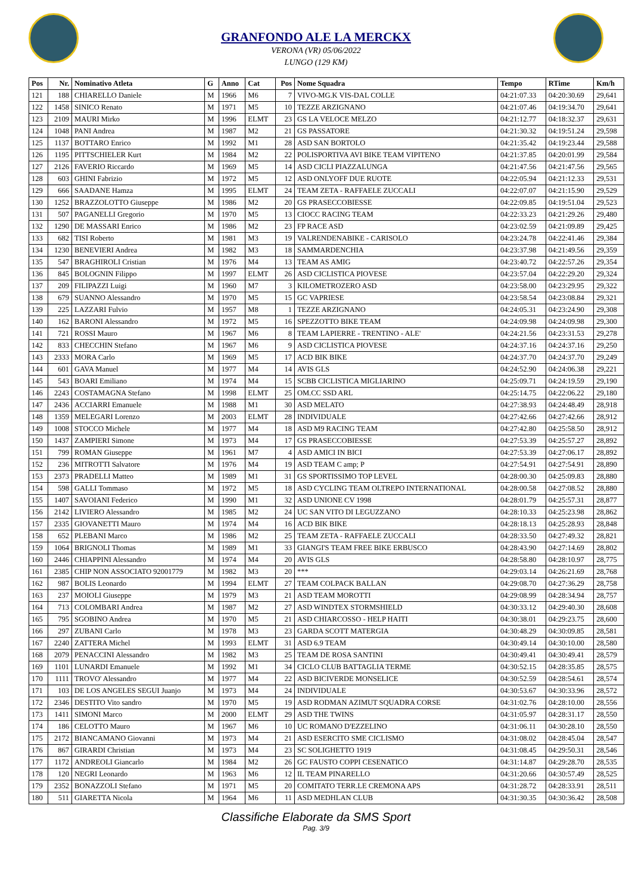GRANFONDO ALE LA MERCKX
VERONA (VR) 05/06/2022
LUNGO (129 KM)
| Pos | Nr. | Nominativo Atleta | G | Anno | Cat | Pos | Nome Squadra | Tempo | RTime | Km/h |
| --- | --- | --- | --- | --- | --- | --- | --- | --- | --- | --- |
| 121 | 188 | CHIARELLO Daniele | M | 1966 | M6 | 7 | VIVO-MG.K VIS-DAL COLLE | 04:21:07.33 | 04:20:30.69 | 29,641 |
| 122 | 1458 | SINICO Renato | M | 1971 | M5 | 10 | TEZZE ARZIGNANO | 04:21:07.46 | 04:19:34.70 | 29,641 |
| 123 | 2109 | MAURI Mirko | M | 1996 | ELMT | 23 | GS LA VELOCE MELZO | 04:21:12.77 | 04:18:32.37 | 29,631 |
| 124 | 1048 | PANI Andrea | M | 1987 | M2 | 21 | GS PASSATORE | 04:21:30.32 | 04:19:51.24 | 29,598 |
| 125 | 1137 | BOTTARO Enrico | M | 1992 | M1 | 28 | ASD SAN BORTOLO | 04:21:35.42 | 04:19:23.44 | 29,588 |
| 126 | 1195 | PITTSCHIELER Kurt | M | 1984 | M2 | 22 | POLISPORTIVA AVI BIKE TEAM VIPITENO | 04:21:37.85 | 04:20:01.99 | 29,584 |
| 127 | 2126 | FAVERIO Riccardo | M | 1969 | M5 | 14 | ASD CICLI PIAZZALUNGA | 04:21:47.56 | 04:21:47.56 | 29,565 |
| 128 | 603 | GHINI Fabrizio | M | 1972 | M5 | 12 | ASD ONLYOFF DUE RUOTE | 04:22:05.94 | 04:21:12.33 | 29,531 |
| 129 | 666 | SAADANE Hamza | M | 1995 | ELMT | 24 | TEAM ZETA - RAFFAELE ZUCCALI | 04:22:07.07 | 04:21:15.90 | 29,529 |
| 130 | 1252 | BRAZZOLOTTO Giuseppe | M | 1986 | M2 | 20 | GS PRASECCOBIESSE | 04:22:09.85 | 04:19:51.04 | 29,523 |
| 131 | 507 | PAGANELLI Gregorio | M | 1970 | M5 | 13 | CIOCC RACING TEAM | 04:22:33.23 | 04:21:29.26 | 29,480 |
| 132 | 1290 | DE MASSARI Enrico | M | 1986 | M2 | 23 | FP RACE ASD | 04:23:02.59 | 04:21:09.89 | 29,425 |
| 133 | 682 | TISI Roberto | M | 1981 | M3 | 19 | VALRENDENABIKE - CARISOLO | 04:23:24.78 | 04:22:41.46 | 29,384 |
| 134 | 1230 | BENEVIERI Andrea | M | 1982 | M3 | 18 | SAMMARDENCHIA | 04:23:37.98 | 04:21:49.56 | 29,359 |
| 135 | 547 | BRAGHIROLI Cristian | M | 1976 | M4 | 13 | TEAM AS AMIG | 04:23:40.72 | 04:22:57.26 | 29,354 |
| 136 | 845 | BOLOGNIN Filippo | M | 1997 | ELMT | 26 | ASD CICLISTICA PIOVESE | 04:23:57.04 | 04:22:29.20 | 29,324 |
| 137 | 209 | FILIPAZZI Luigi | M | 1960 | M7 | 3 | KILOMETROZERO ASD | 04:23:58.00 | 04:23:29.95 | 29,322 |
| 138 | 679 | SUANNO Alessandro | M | 1970 | M5 | 15 | GC VAPRIESE | 04:23:58.54 | 04:23:08.84 | 29,321 |
| 139 | 225 | LAZZARI Fulvio | M | 1957 | M8 | 1 | TEZZE ARZIGNANO | 04:24:05.31 | 04:23:24.90 | 29,308 |
| 140 | 162 | BARONI Alessandro | M | 1972 | M5 | 16 | SPEZZOTTO BIKE TEAM | 04:24:09.98 | 04:24:09.98 | 29,300 |
| 141 | 721 | ROSSI Mauro | M | 1967 | M6 | 8 | TEAM LAPIERRE - TRENTINO - ALE' | 04:24:21.56 | 04:23:31.53 | 29,278 |
| 142 | 833 | CHECCHIN Stefano | M | 1967 | M6 | 9 | ASD CICLISTICA PIOVESE | 04:24:37.16 | 04:24:37.16 | 29,250 |
| 143 | 2333 | MORA Carlo | M | 1969 | M5 | 17 | ACD BIK BIKE | 04:24:37.70 | 04:24:37.70 | 29,249 |
| 144 | 601 | GAVA Manuel | M | 1977 | M4 | 14 | AVIS GLS | 04:24:52.90 | 04:24:06.38 | 29,221 |
| 145 | 543 | BOARI Emiliano | M | 1974 | M4 | 15 | SCBB CICLISTICA MIGLIARINO | 04:25:09.71 | 04:24:19.59 | 29,190 |
| 146 | 2243 | COSTAMAGNA Stefano | M | 1998 | ELMT | 25 | OM.CC SSD ARL | 04:25:14.75 | 04:22:06.22 | 29,180 |
| 147 | 2436 | ACCIARRI Emanuele | M | 1988 | M1 | 30 | ASD MELATO | 04:27:38.93 | 04:24:48.49 | 28,918 |
| 148 | 1359 | MELEGARI Lorenzo | M | 2003 | ELMT | 28 | INDIVIDUALE | 04:27:42.66 | 04:27:42.66 | 28,912 |
| 149 | 1008 | STOCCO Michele | M | 1977 | M4 | 18 | ASD M9 RACING TEAM | 04:27:42.80 | 04:25:58.50 | 28,912 |
| 150 | 1437 | ZAMPIERI Simone | M | 1973 | M4 | 17 | GS PRASECCOBIESSE | 04:27:53.39 | 04:25:57.27 | 28,892 |
| 151 | 799 | ROMAN Giuseppe | M | 1961 | M7 | 4 | ASD AMICI IN BICI | 04:27:53.39 | 04:27:06.17 | 28,892 |
| 152 | 236 | MITROTTI Salvatore | M | 1976 | M4 | 19 | ASD TEAM C amp; P | 04:27:54.91 | 04:27:54.91 | 28,890 |
| 153 | 2373 | PRADELLI Matteo | M | 1989 | M1 | 31 | GS SPORTISSIMO TOP LEVEL | 04:28:00.30 | 04:25:09.83 | 28,880 |
| 154 | 598 | GALLI Tommaso | M | 1972 | M5 | 18 | ASD CYCLING TEAM OLTREPO INTERNATIONAL | 04:28:00.58 | 04:27:08.52 | 28,880 |
| 155 | 1407 | SAVOIANI Federico | M | 1990 | M1 | 32 | ASD UNIONE CV 1998 | 04:28:01.79 | 04:25:57.31 | 28,877 |
| 156 | 2142 | LIVIERO Alessandro | M | 1985 | M2 | 24 | UC SAN VITO DI LEGUZZANO | 04:28:10.33 | 04:25:23.98 | 28,862 |
| 157 | 2335 | GIOVANETTI Mauro | M | 1974 | M4 | 16 | ACD BIK BIKE | 04:28:18.13 | 04:25:28.93 | 28,848 |
| 158 | 652 | PLEBANI Marco | M | 1986 | M2 | 25 | TEAM ZETA - RAFFAELE ZUCCALI | 04:28:33.50 | 04:27:49.32 | 28,821 |
| 159 | 1064 | BRIGNOLI Thomas | M | 1989 | M1 | 33 | GIANGI'S TEAM FREE BIKE ERBUSCO | 04:28:43.90 | 04:27:14.69 | 28,802 |
| 160 | 2446 | CHIAPPINI Alessandro | M | 1974 | M4 | 20 | AVIS GLS | 04:28:58.80 | 04:28:10.97 | 28,775 |
| 161 | 2385 | CHIP NON ASSOCIATO 92001779 | M | 1982 | M3 | 20 | *** | 04:29:03.14 | 04:26:21.69 | 28,768 |
| 162 | 987 | BOLIS Leonardo | M | 1994 | ELMT | 27 | TEAM COLPACK BALLAN | 04:29:08.70 | 04:27:36.29 | 28,758 |
| 163 | 237 | MOIOLI Giuseppe | M | 1979 | M3 | 21 | ASD TEAM MOROTTI | 04:29:08.99 | 04:28:34.94 | 28,757 |
| 164 | 713 | COLOMBARI Andrea | M | 1987 | M2 | 27 | ASD WINDTEX STORMSHIELD | 04:30:33.12 | 04:29:40.30 | 28,608 |
| 165 | 795 | SGOBINO Andrea | M | 1970 | M5 | 21 | ASD CHIARCOSSO - HELP HAITI | 04:30:38.01 | 04:29:23.75 | 28,600 |
| 166 | 297 | ZUBANI Carlo | M | 1978 | M3 | 23 | GARDA SCOTT MATERGIA | 04:30:48.29 | 04:30:09.85 | 28,581 |
| 167 | 2240 | ZATTERA Michel | M | 1993 | ELMT | 31 | ASD 6.9 TEAM | 04:30:49.14 | 04:30:10.00 | 28,580 |
| 168 | 2079 | PENACCINI Alessandro | M | 1982 | M3 | 25 | TEAM DE ROSA SANTINI | 04:30:49.41 | 04:30:49.41 | 28,579 |
| 169 | 1101 | LUNARDI Emanuele | M | 1992 | M1 | 34 | CICLO CLUB BATTAGLIA TERME | 04:30:52.15 | 04:28:35.85 | 28,575 |
| 170 | 1111 | TROVO' Alessandro | M | 1977 | M4 | 22 | ASD BICIVERDE MONSELICE | 04:30:52.59 | 04:28:54.61 | 28,574 |
| 171 | 103 | DE LOS ANGELES SEGUI Juanjo | M | 1973 | M4 | 24 | INDIVIDUALE | 04:30:53.67 | 04:30:33.96 | 28,572 |
| 172 | 2346 | DESTITO Vito sandro | M | 1970 | M5 | 19 | ASD RODMAN AZIMUT SQUADRA CORSE | 04:31:02.76 | 04:28:10.00 | 28,556 |
| 173 | 1411 | SIMONI Marco | M | 2000 | ELMT | 29 | ASD THE TWINS | 04:31:05.97 | 04:28:31.17 | 28,550 |
| 174 | 186 | CELOTTO Mauro | M | 1967 | M6 | 10 | UC ROMANO D'EZZELINO | 04:31:06.11 | 04:30:28.10 | 28,550 |
| 175 | 2172 | BIANCAMANO Giovanni | M | 1973 | M4 | 21 | ASD ESERCITO SME CICLISMO | 04:31:08.02 | 04:28:45.04 | 28,547 |
| 176 | 867 | GIRARDI Christian | M | 1973 | M4 | 23 | SC SOLIGHETTO 1919 | 04:31:08.45 | 04:29:50.31 | 28,546 |
| 177 | 1172 | ANDREOLI Giancarlo | M | 1984 | M2 | 26 | GC FAUSTO COPPI CESENATICO | 04:31:14.87 | 04:29:28.70 | 28,535 |
| 178 | 120 | NEGRI Leonardo | M | 1963 | M6 | 12 | IL TEAM PINARELLO | 04:31:20.66 | 04:30:57.49 | 28,525 |
| 179 | 2352 | BONAZZOLI Stefano | M | 1971 | M5 | 20 | COMITATO TERR.LE CREMONA APS | 04:31:28.72 | 04:28:33.91 | 28,511 |
| 180 | 511 | GIARETTA Nicola | M | 1964 | M6 | 11 | ASD MEDHLAN CLUB | 04:31:30.35 | 04:30:36.42 | 28,508 |
Classifiche Elaborate da SMS Sport
Pag. 3/9